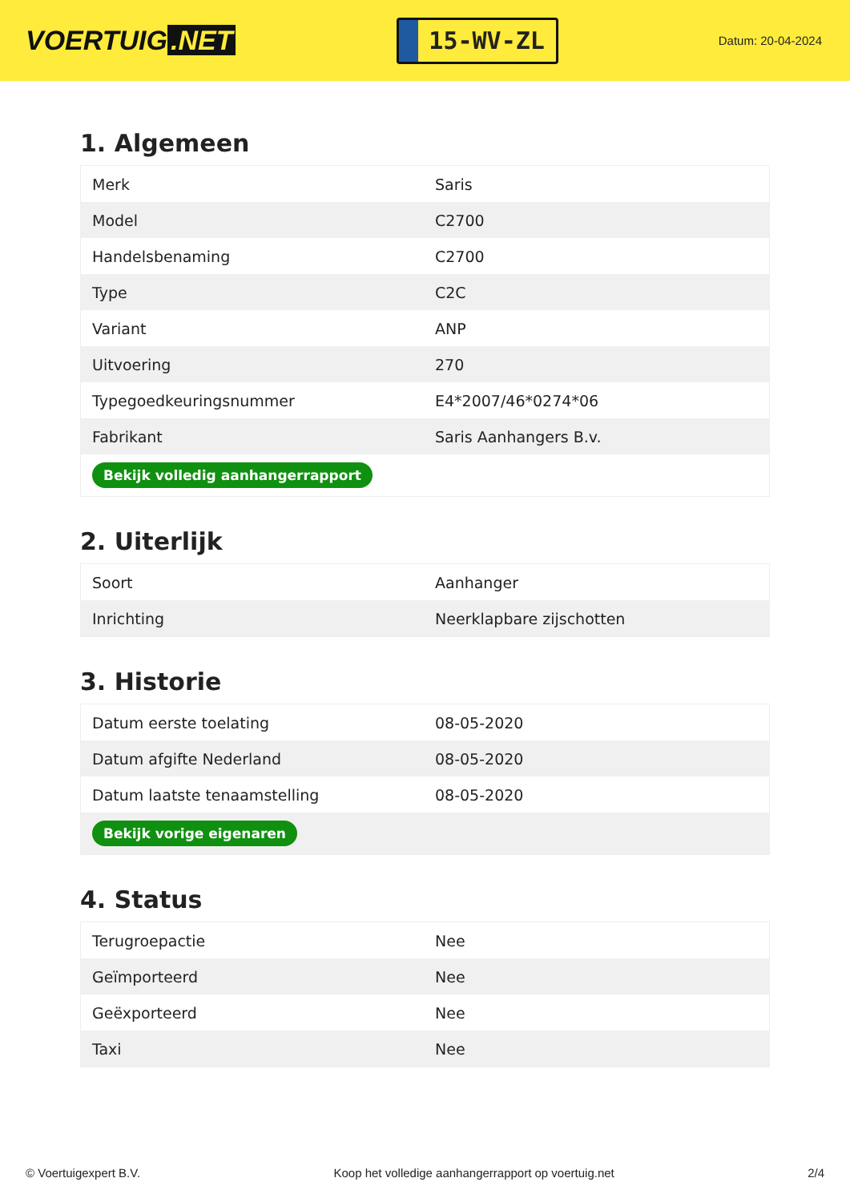VOERTUIG.NET
15-WV-ZL
Datum: 20-04-2024
1. Algemeen
| Merk | Saris |
| Model | C2700 |
| Handelsbenaming | C2700 |
| Type | C2C |
| Variant | ANP |
| Uitvoering | 270 |
| Typegoedkeuringsnummer | E4*2007/46*0274*06 |
| Fabrikant | Saris Aanhangers B.v. |
| Bekijk volledig aanhangerrapport | |
2. Uiterlijk
| Soort | Aanhanger |
| Inrichting | Neerklapbare zijschotten |
3. Historie
| Datum eerste toelating | 08-05-2020 |
| Datum afgifte Nederland | 08-05-2020 |
| Datum laatste tenaamstelling | 08-05-2020 |
| Bekijk vorige eigenaren | |
4. Status
| Terugroepactie | Nee |
| Geïmporteerd | Nee |
| Geëxporteerd | Nee |
| Taxi | Nee |
© Voertuigexpert B.V. Koop het volledige aanhangerrapport op voertuig.net 2/4